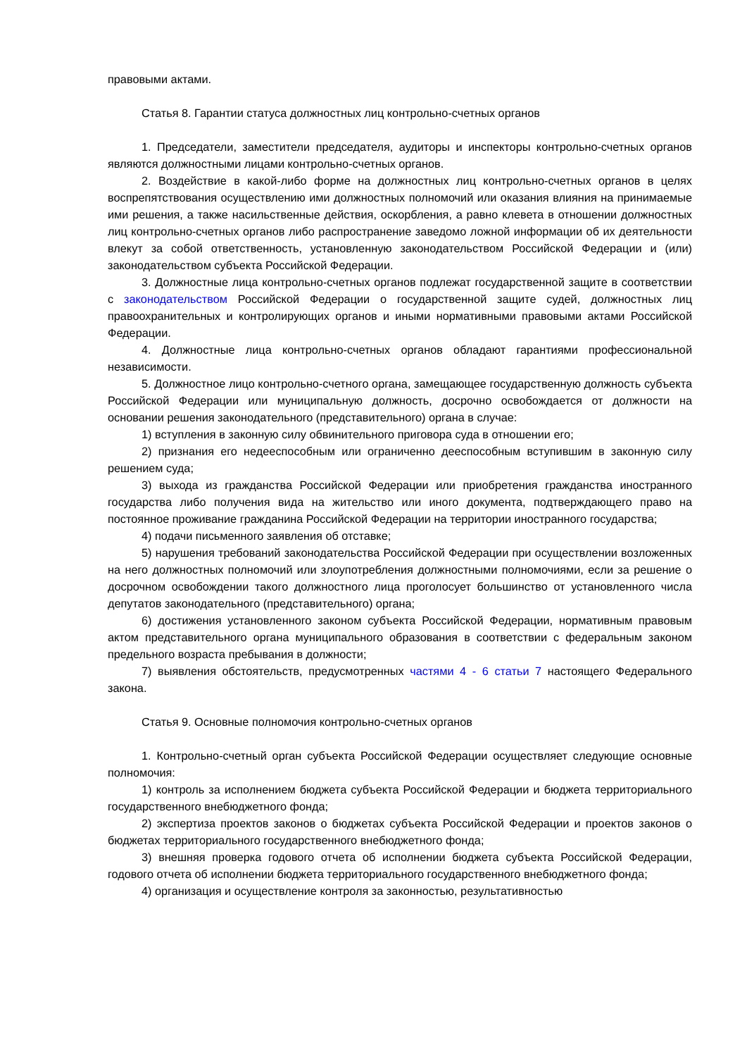правовыми актами.
Статья 8. Гарантии статуса должностных лиц контрольно-счетных органов
1. Председатели, заместители председателя, аудиторы и инспекторы контрольно-счетных органов являются должностными лицами контрольно-счетных органов.
2. Воздействие в какой-либо форме на должностных лиц контрольно-счетных органов в целях воспрепятствования осуществлению ими должностных полномочий или оказания влияния на принимаемые ими решения, а также насильственные действия, оскорбления, а равно клевета в отношении должностных лиц контрольно-счетных органов либо распространение заведомо ложной информации об их деятельности влекут за собой ответственность, установленную законодательством Российской Федерации и (или) законодательством субъекта Российской Федерации.
3. Должностные лица контрольно-счетных органов подлежат государственной защите в соответствии с законодательством Российской Федерации о государственной защите судей, должностных лиц правоохранительных и контролирующих органов и иными нормативными правовыми актами Российской Федерации.
4. Должностные лица контрольно-счетных органов обладают гарантиями профессиональной независимости.
5. Должностное лицо контрольно-счетного органа, замещающее государственную должность субъекта Российской Федерации или муниципальную должность, досрочно освобождается от должности на основании решения законодательного (представительного) органа в случае:
1) вступления в законную силу обвинительного приговора суда в отношении его;
2) признания его недееспособным или ограниченно дееспособным вступившим в законную силу решением суда;
3) выхода из гражданства Российской Федерации или приобретения гражданства иностранного государства либо получения вида на жительство или иного документа, подтверждающего право на постоянное проживание гражданина Российской Федерации на территории иностранного государства;
4) подачи письменного заявления об отставке;
5) нарушения требований законодательства Российской Федерации при осуществлении возложенных на него должностных полномочий или злоупотребления должностными полномочиями, если за решение о досрочном освобождении такого должностного лица проголосует большинство от установленного числа депутатов законодательного (представительного) органа;
6) достижения установленного законом субъекта Российской Федерации, нормативным правовым актом представительного органа муниципального образования в соответствии с федеральным законом предельного возраста пребывания в должности;
7) выявления обстоятельств, предусмотренных частями 4 - 6 статьи 7 настоящего Федерального закона.
Статья 9. Основные полномочия контрольно-счетных органов
1. Контрольно-счетный орган субъекта Российской Федерации осуществляет следующие основные полномочия:
1) контроль за исполнением бюджета субъекта Российской Федерации и бюджета территориального государственного внебюджетного фонда;
2) экспертиза проектов законов о бюджетах субъекта Российской Федерации и проектов законов о бюджетах территориального государственного внебюджетного фонда;
3) внешняя проверка годового отчета об исполнении бюджета субъекта Российской Федерации, годового отчета об исполнении бюджета территориального государственного внебюджетного фонда;
4) организация и осуществление контроля за законностью, результативностью